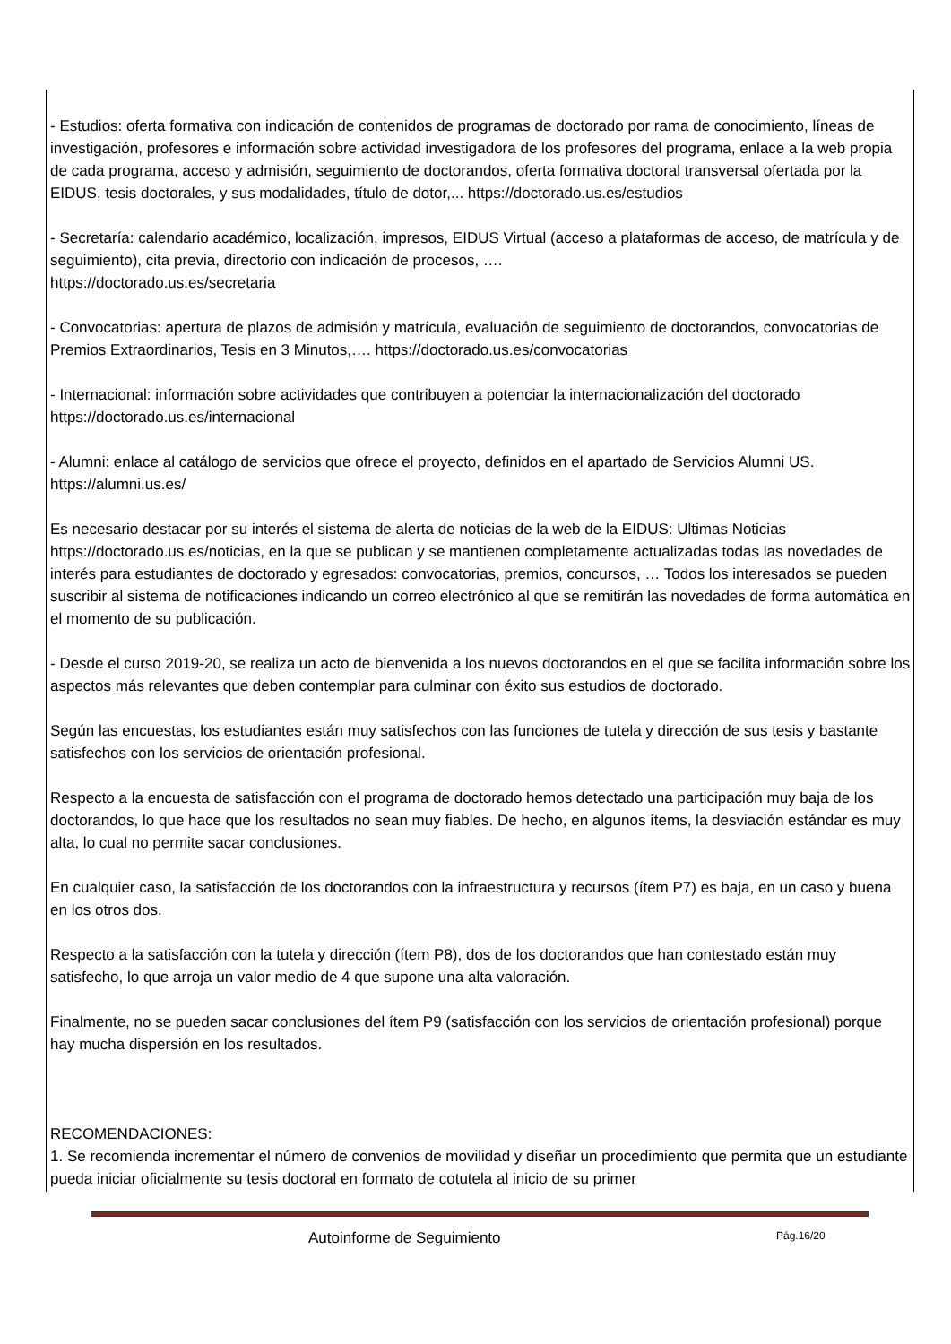- Estudios: oferta formativa con indicación de contenidos de programas de doctorado por rama de conocimiento, líneas de investigación, profesores e información sobre actividad investigadora de los profesores del programa, enlace a la web propia de cada programa, acceso y admisión, seguimiento de doctorandos, oferta formativa doctoral transversal ofertada por la EIDUS, tesis doctorales, y sus modalidades, título de dotor,... https://doctorado.us.es/estudios
- Secretaría: calendario académico, localización, impresos, EIDUS Virtual (acceso a plataformas de acceso, de matrícula y de seguimiento), cita previa, directorio con indicación de procesos, ….
https://doctorado.us.es/secretaria
- Convocatorias: apertura de plazos de admisión y matrícula, evaluación de seguimiento de doctorandos, convocatorias de Premios Extraordinarios, Tesis en 3 Minutos,…. https://doctorado.us.es/convocatorias
- Internacional: información sobre actividades que contribuyen a potenciar la internacionalización del doctorado https://doctorado.us.es/internacional
- Alumni: enlace al catálogo de servicios que ofrece el proyecto, definidos en el apartado de Servicios Alumni US. https://alumni.us.es/
Es necesario destacar por su interés el sistema de alerta de noticias de la web de la EIDUS: Ultimas Noticias https://doctorado.us.es/noticias, en la que se publican y se mantienen completamente actualizadas todas las novedades de interés para estudiantes de doctorado y egresados: convocatorias, premios, concursos, … Todos los interesados se pueden suscribir al sistema de notificaciones indicando un correo electrónico al que se remitirán las novedades de forma automática en el momento de su publicación.
- Desde el curso 2019-20, se realiza un acto de bienvenida a los nuevos doctorandos en el que se facilita información sobre los aspectos más relevantes que deben contemplar para culminar con éxito sus estudios de doctorado.
Según las encuestas, los estudiantes están muy satisfechos con las funciones de tutela y dirección de sus tesis y bastante satisfechos con los servicios de orientación profesional.
Respecto a la encuesta de satisfacción con el programa de doctorado hemos detectado una participación muy baja de los doctorandos, lo que hace que los resultados no sean muy fiables. De hecho, en algunos ítems, la desviación estándar es muy alta, lo cual no permite sacar conclusiones.
En cualquier caso, la satisfacción de los doctorandos con la infraestructura y recursos (ítem P7) es baja, en un caso y buena en los otros dos.
Respecto a la satisfacción con la tutela y dirección (ítem P8), dos de los doctorandos que han contestado están muy satisfecho, lo que arroja un valor medio de 4 que supone una alta valoración.
Finalmente, no se pueden sacar conclusiones del ítem P9 (satisfacción con los servicios de orientación profesional) porque hay mucha dispersión en los resultados.
RECOMENDACIONES:
1. Se recomienda incrementar el número de convenios de movilidad y diseñar un procedimiento que permita que un estudiante pueda iniciar oficialmente su tesis doctoral en formato de cotutela al inicio de su primer
Autoinforme de Seguimiento Pág.16/20